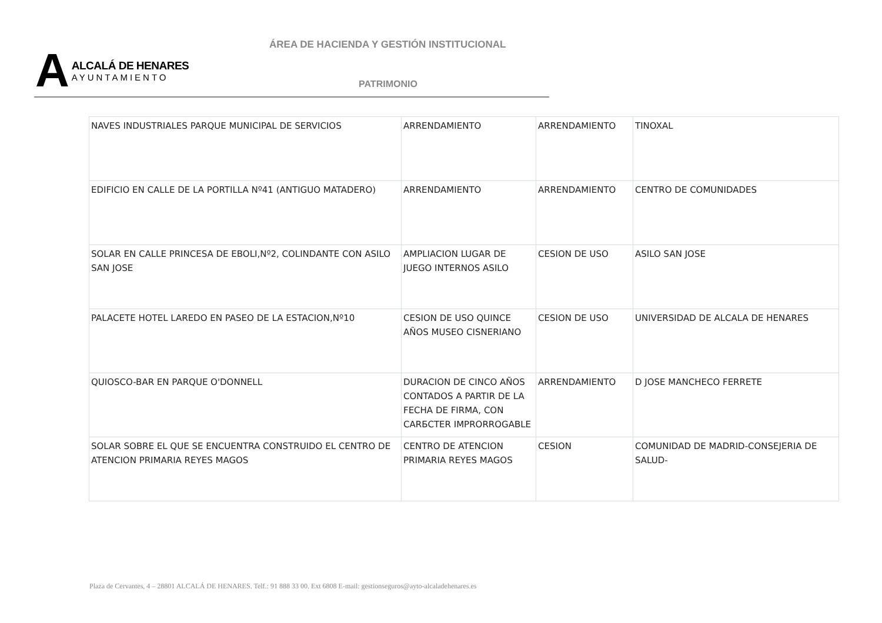ÁREA DE HACIENDA Y GESTIÓN INSTITUCIONAL
A
ALCALÁ DE HENARES
AYUNTAMIENTO
PATRIMONIO
| NAVES INDUSTRIALES PARQUE MUNICIPAL DE SERVICIOS | ARRENDAMIENTO | ARRENDAMIENTO | TINOXAL |
| EDIFICIO EN CALLE DE LA PORTILLA Nº41 (ANTIGUO MATADERO) | ARRENDAMIENTO | ARRENDAMIENTO | CENTRO DE COMUNIDADES |
| SOLAR EN CALLE PRINCESA DE EBOLI,Nº2, COLINDANTE CON ASILO SAN JOSE | AMPLIACION LUGAR DE JUEGO INTERNOS ASILO | CESION DE USO | ASILO SAN JOSE |
| PALACETE HOTEL LAREDO EN PASEO DE LA ESTACION,Nº10 | CESION DE USO QUINCE AÑOS MUSEO CISNERIANO | CESION DE USO | UNIVERSIDAD DE ALCALA DE HENARES |
| QUIOSCO-BAR EN PARQUE O'DONNELL | DURACION DE CINCO AÑOS CONTADOS A PARTIR DE LA FECHA DE FIRMA, CON CARБCTER IMPRORROGABLE | ARRENDAMIENTO | D JOSE MANCHECO FERRETE |
| SOLAR SOBRE EL QUE SE ENCUENTRA CONSTRUIDO EL CENTRO DE ATENCION PRIMARIA REYES MAGOS | CENTRO DE ATENCION PRIMARIA REYES MAGOS | CESION | COMUNIDAD DE MADRID-CONSEJERIA DE SALUD- |
Plaza de Cervantes, 4 – 28801 ALCALÁ DE HENARES. Telf.: 91 888 33 00. Ext 6808 E-mail: gestionseguros@ayto-alcaladehenares.es